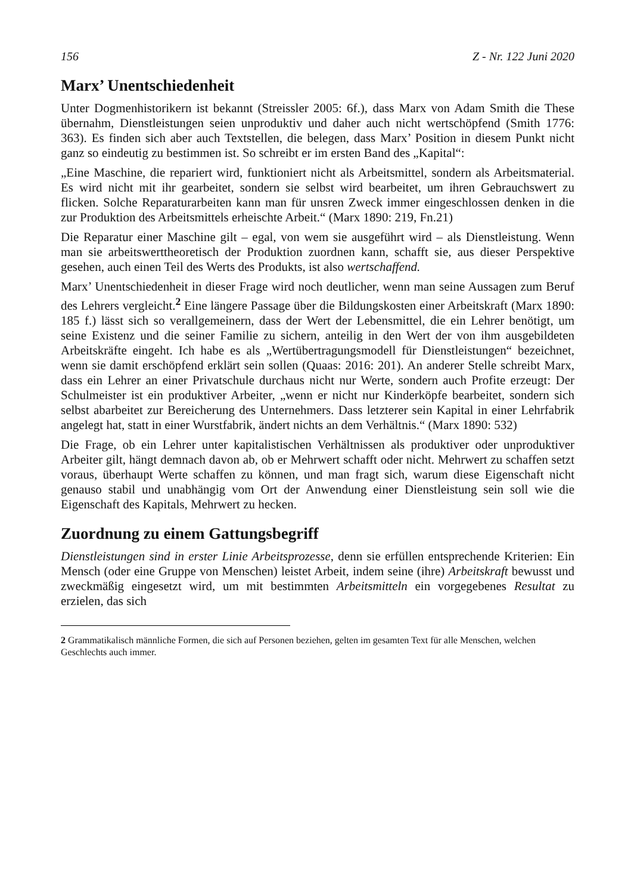156 Z - Nr. 122 Juni 2020
Marx’ Unentschiedenheit
Unter Dogmenhistorikern ist bekannt (Streissler 2005: 6f.), dass Marx von Adam Smith die These übernahm, Dienstleistungen seien unproduktiv und daher auch nicht wertschöpfend (Smith 1776: 363). Es finden sich aber auch Textstellen, die belegen, dass Marx’ Position in diesem Punkt nicht ganz so eindeutig zu bestimmen ist. So schreibt er im ersten Band des „Kapital“:
„Eine Maschine, die repariert wird, funktioniert nicht als Arbeitsmittel, sondern als Arbeitsmaterial. Es wird nicht mit ihr gearbeitet, sondern sie selbst wird bearbeitet, um ihren Gebrauchswert zu flicken. Solche Reparaturarbeiten kann man für unsren Zweck immer eingeschlossen denken in die zur Produktion des Arbeitsmittels erheischte Arbeit.“ (Marx 1890: 219, Fn.21)
Die Reparatur einer Maschine gilt – egal, von wem sie ausgeführt wird – als Dienstleistung. Wenn man sie arbeitswerttheoretisch der Produktion zuordnen kann, schafft sie, aus dieser Perspektive gesehen, auch einen Teil des Werts des Produkts, ist also wertschaffend.
Marx’ Unentschiedenheit in dieser Frage wird noch deutlicher, wenn man seine Aussagen zum Beruf des Lehrers vergleicht.<sup>2</sup> Eine längere Passage über die Bildungskosten einer Arbeitskraft (Marx 1890: 185 f.) lässt sich so verallgemeinern, dass der Wert der Lebensmittel, die ein Lehrer benötigt, um seine Existenz und die seiner Familie zu sichern, anteilig in den Wert der von ihm ausgebildeten Arbeitskräfte eingeht. Ich habe es als „Wertübertragungsmodell für Dienstleistungen“ bezeichnet, wenn sie damit erschöpfend erklärt sein sollen (Quaas: 2016: 201). An anderer Stelle schreibt Marx, dass ein Lehrer an einer Privatschule durchaus nicht nur Werte, sondern auch Profite erzeugt: Der Schulmeister ist ein produktiver Arbeiter, „wenn er nicht nur Kinderköpfe bearbeitet, sondern sich selbst abarbeitet zur Bereicherung des Unternehmers. Dass letzterer sein Kapital in einer Lehrfabrik angelegt hat, statt in einer Wurstfabrik, ändert nichts an dem Verhältnis.“ (Marx 1890: 532)
Die Frage, ob ein Lehrer unter kapitalistischen Verhältnissen als produktiver oder unproduktiver Arbeiter gilt, hängt demnach davon ab, ob er Mehrwert schafft oder nicht. Mehrwert zu schaffen setzt voraus, überhaupt Werte schaffen zu können, und man fragt sich, warum diese Eigenschaft nicht genauso stabil und unabhängig vom Ort der Anwendung einer Dienstleistung sein soll wie die Eigenschaft des Kapitals, Mehrwert zu hecken.
Zuordnung zu einem Gattungsbegriff
Dienstleistungen sind in erster Linie Arbeitsprozesse, denn sie erfüllen entsprechende Kriterien: Ein Mensch (oder eine Gruppe von Menschen) leistet Arbeit, indem seine (ihre) Arbeitskraft bewusst und zweckmäßig eingesetzt wird, um mit bestimmten Arbeitsmitteln ein vorgegebenes Resultat zu erzielen, das sich
2 Grammatikalisch männliche Formen, die sich auf Personen beziehen, gelten im gesamten Text für alle Menschen, welchen Geschlechts auch immer.